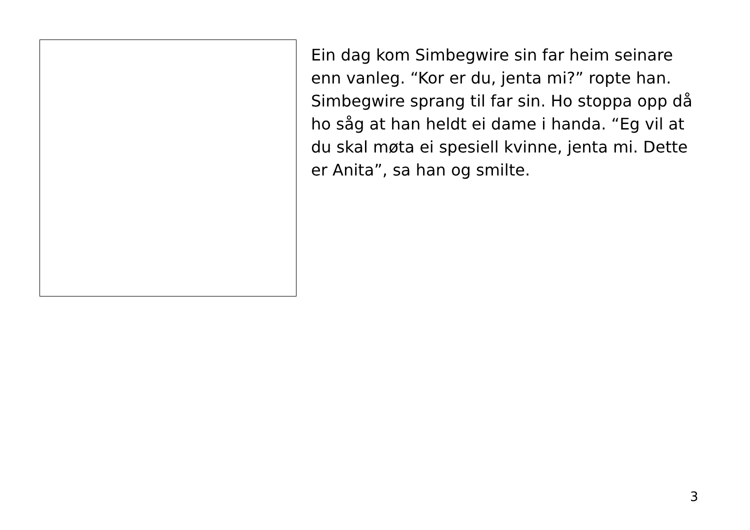Ein dag kom Simbegwire sin far heim seinare enn vanleg. “Kor er du, jenta mi?” ropte han. Simbegwire sprang til far sin. Ho stoppa opp då ho såg at han heldt ei dame i handa. “Eg vil at du skal møta ei spesiell kvinne, jenta mi. Dette er Anita”, sa han og smilte.
3